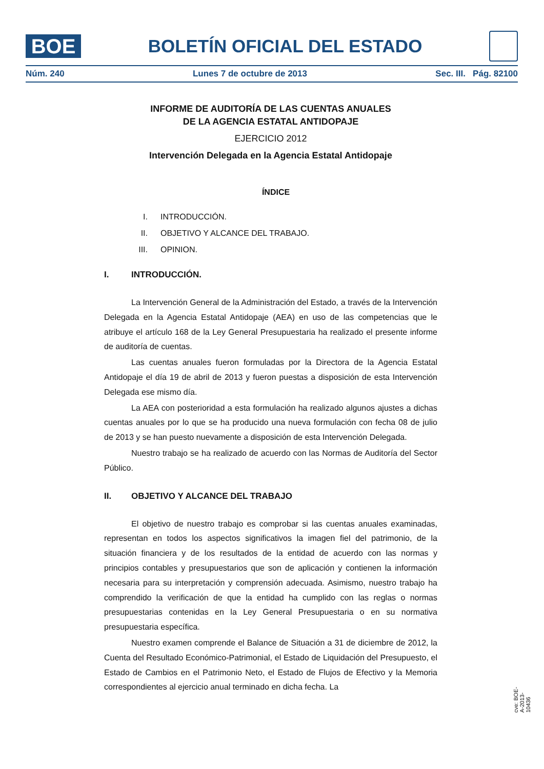BOE
BOLETÍN OFICIAL DEL ESTADO
Núm. 240 Lunes 7 de octubre de 2013 Sec. III. Pág. 82100
INFORME DE AUDITORÍA DE LAS CUENTAS ANUALES
DE LA AGENCIA ESTATAL ANTIDOPAJE
EJERCICIO 2012
Intervención Delegada en la Agencia Estatal Antidopaje
ÍNDICE
I. INTRODUCCIÓN.
II. OBJETIVO Y ALCANCE DEL TRABAJO.
III. OPINION.
I. INTRODUCCIÓN.
La Intervención General de la Administración del Estado, a través de la Intervención Delegada en la Agencia Estatal Antidopaje (AEA) en uso de las competencias que le atribuye el artículo 168 de la Ley General Presupuestaria ha realizado el presente informe de auditoría de cuentas.
Las cuentas anuales fueron formuladas por la Directora de la Agencia Estatal Antidopaje el día 19 de abril de 2013 y fueron puestas a disposición de esta Intervención Delegada ese mismo día.
La AEA con posterioridad a esta formulación ha realizado algunos ajustes a dichas cuentas anuales por lo que se ha producido una nueva formulación con fecha 08 de julio de 2013 y se han puesto nuevamente a disposición de esta Intervención Delegada.
Nuestro trabajo se ha realizado de acuerdo con las Normas de Auditoría del Sector Público.
II. OBJETIVO Y ALCANCE DEL TRABAJO
El objetivo de nuestro trabajo es comprobar si las cuentas anuales examinadas, representan en todos los aspectos significativos la imagen fiel del patrimonio, de la situación financiera y de los resultados de la entidad de acuerdo con las normas y principios contables y presupuestarios que son de aplicación y contienen la información necesaria para su interpretación y comprensión adecuada. Asimismo, nuestro trabajo ha comprendido la verificación de que la entidad ha cumplido con las reglas o normas presupuestarias contenidas en la Ley General Presupuestaria o en su normativa presupuestaria específica.
Nuestro examen comprende el Balance de Situación a 31 de diciembre de 2012, la Cuenta del Resultado Económico-Patrimonial, el Estado de Liquidación del Presupuesto, el Estado de Cambios en el Patrimonio Neto, el Estado de Flujos de Efectivo y la Memoria correspondientes al ejercicio anual terminado en dicha fecha. La
cve: BOE-A-2013-10436